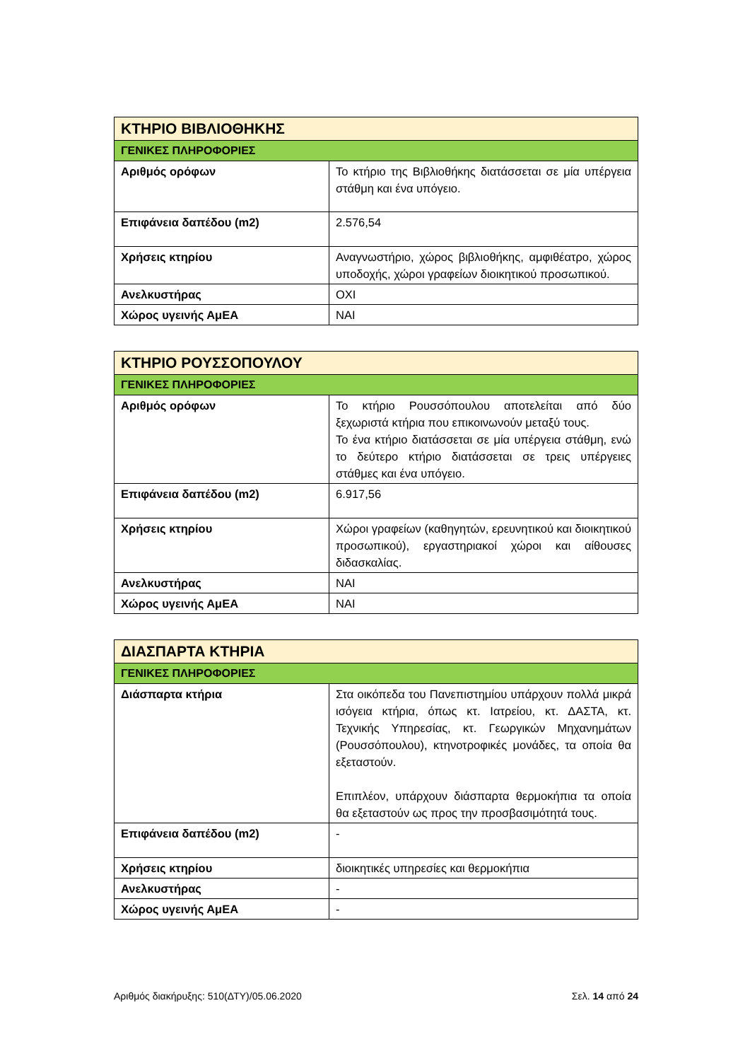| ΚΤΗΡΙΟ ΒΙΒΛΙΟΘΗΚΗΣ | |
| --- | --- |
| ΓΕΝΙΚΕΣ ΠΛΗΡΟΦΟΡΙΕΣ | |
| Αριθμός ορόφων | Το κτήριο της Βιβλιοθήκης διατάσσεται σε μία υπέργεια στάθμη και ένα υπόγειο. |
| Επιφάνεια δαπέδου (m2) | 2.576,54 |
| Χρήσεις κτηρίου | Αναγνωστήριο, χώρος βιβλιοθήκης, αμφιθέατρο, χώρος υποδοχής, χώροι γραφείων διοικητικού προσωπικού. |
| Ανελκυστήρας | ΟΧΙ |
| Χώρος υγεινής ΑμΕΑ | ΝΑΙ |
| ΚΤΗΡΙΟ ΡΟΥΣΣΟΠΟΥΛΟΥ | |
| --- | --- |
| ΓΕΝΙΚΕΣ ΠΛΗΡΟΦΟΡΙΕΣ | |
| Αριθμός ορόφων | Το κτήριο Ρουσσόπουλου αποτελείται από δύο ξεχωριστά κτήρια που επικοινωνούν μεταξύ τους. Το ένα κτήριο διατάσσεται σε μία υπέργεια στάθμη, ενώ το δεύτερο κτήριο διατάσσεται σε τρεις υπέργειες στάθμες και ένα υπόγειο. |
| Επιφάνεια δαπέδου (m2) | 6.917,56 |
| Χρήσεις κτηρίου | Χώροι γραφείων (καθηγητών, ερευνητικού και διοικητικού προσωπικού), εργαστηριακοί χώροι και αίθουσες διδασκαλίας. |
| Ανελκυστήρας | ΝΑΙ |
| Χώρος υγεινής ΑμΕΑ | ΝΑΙ |
| ΔΙΑΣΠΑΡΤΑ ΚΤΗΡΙΑ | |
| --- | --- |
| ΓΕΝΙΚΕΣ ΠΛΗΡΟΦΟΡΙΕΣ | |
| Διάσπαρτα κτήρια | Στα οικόπεδα του Πανεπιστημίου υπάρχουν πολλά μικρά ισόγεια κτήρια, όπως κτ. Ιατρείου, κτ. ΔΑΣΤΑ, κτ. Τεχνικής Υπηρεσίας, κτ. Γεωργικών Μηχανημάτων (Ρουσσόπουλου), κτηνοτροφικές μονάδες, τα οποία θα εξεταστούν. Επιπλέον, υπάρχουν διάσπαρτα θερμοκήπια τα οποία θα εξεταστούν ως προς την προσβασιμότητά τους. |
| Επιφάνεια δαπέδου (m2) | - |
| Χρήσεις κτηρίου | διοικητικές υπηρεσίες και θερμοκήπια |
| Ανελκυστήρας | - |
| Χώρος υγεινής ΑμΕΑ | - |
Αριθμός διακήρυξης: 510(ΔΤΥ)/05.06.2020 Σελ. 14 από 24